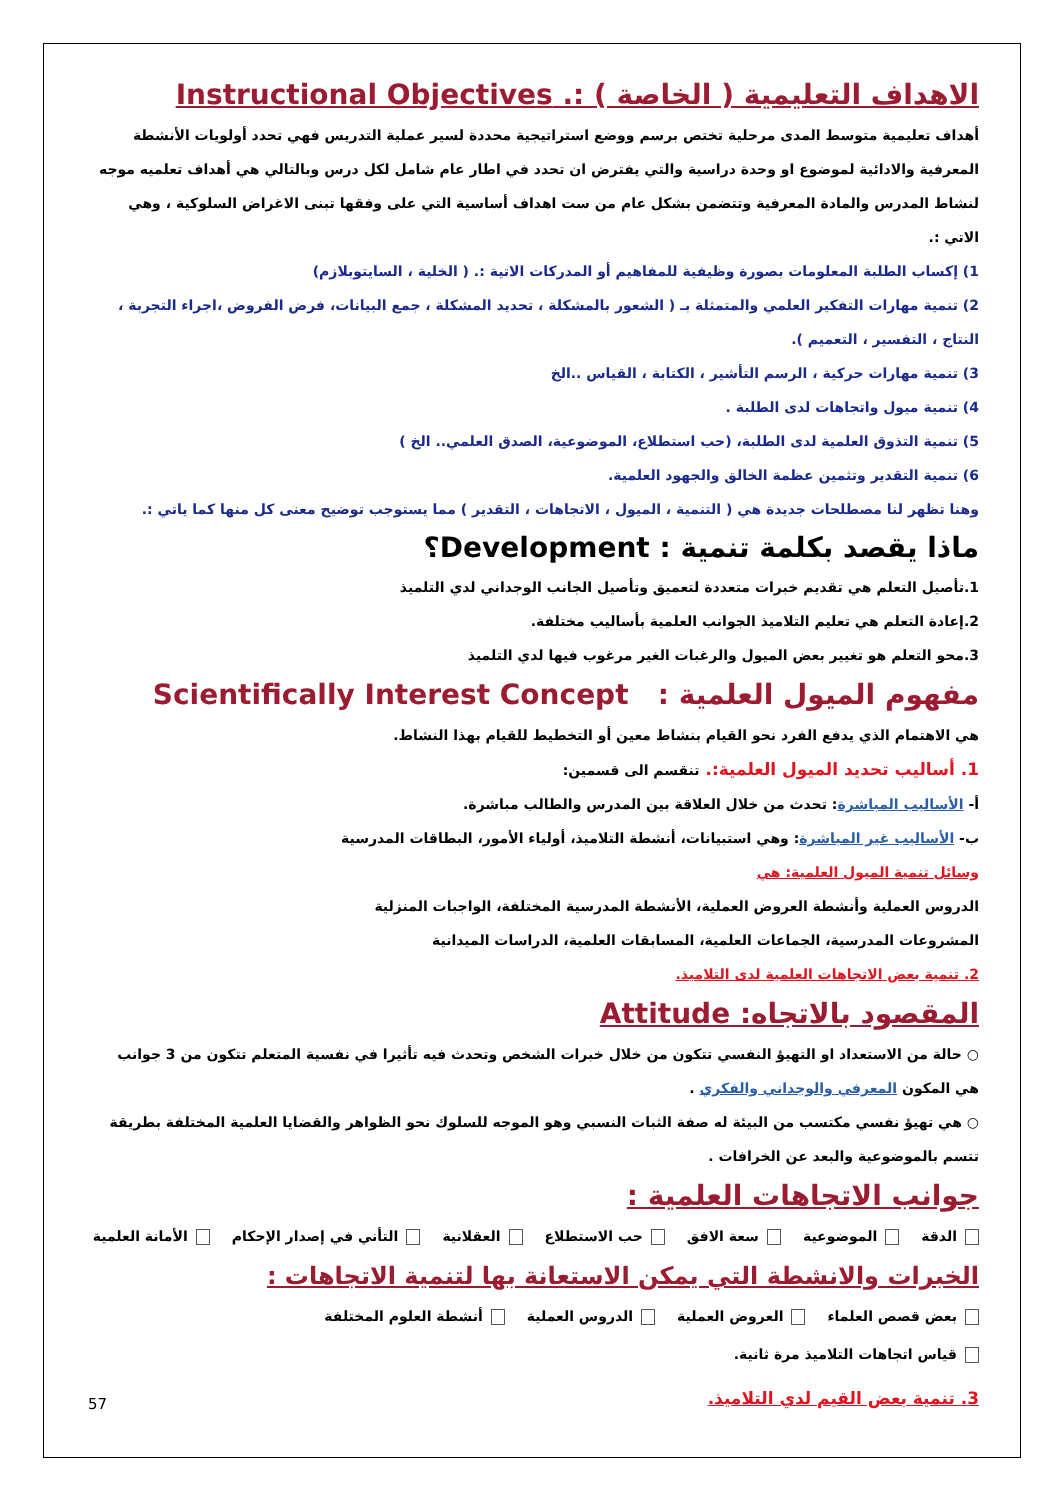الاهداف التعليمية ( الخاصة ) :. Instructional Objectives
أهداف تعليمية متوسط المدى مرحلية تختص برسم ووضع استراتيجية محددة لسير عملية التدريس فهي تحدد أولويات الأنشطة المعرفية والادائية لموضوع او وحدة دراسية والتي يفترض ان تحدد في اطار عام شامل لكل درس وبالتالي هي أهداف تعلميه موجه لنشاط المدرس والمادة المعرفية وتتضمن بشكل عام من ست اهداف أساسية التي على وفقها تبنى الاغراض السلوكية ، وهي الاتي :.
1) إكساب الطلبة المعلومات بصورة وظيفية للمفاهيم أو المدركات الاتية :. ( الخلية ، السايتوبلازم)
2) تنمية مهارات التفكير العلمي والمتمثلة بـ ( الشعور بالمشكلة ، تحديد المشكلة ، جمع البيانات، فرض الفروض ،اجراء التجربة ، النتاج ، التفسير ، التعميم ).
3) تنمية مهارات حركية ، الرسم التأشير ، الكتابة ، القياس ..الخ
4) تنمية ميول واتجاهات لدى الطلبة .
5) تنمية التذوق العلمية لدى الطلبة، (حب استطلاع، الموضوعية، الصدق العلمي.. الخ )
6) تنمية التقدير وتثمين عظمة الخالق والجهود العلمية.
وهنا تظهر لنا مصطلحات جديدة هي ( التنمية ، الميول ، الاتجاهات ، التقدير ) مما يستوجب توضيح معنى كل منها كما ياتي :.
ماذا يقصد بكلمة تنمية : Development؟
1.تأصيل التعلم هي تقديم خبرات متعددة لتعميق وتأصيل الجانب الوجداني لدي التلميذ
2.إعادة التعلم هي تعليم التلاميذ الجوانب العلمية بأساليب مختلفة.
3.محو التعلم هو تغيير بعض الميول والرغبات الغير مرغوب فيها لدي التلميذ
مفهوم الميول العلمية : Scientifically Interest Concept
هي الاهتمام الذي يدفع الفرد نحو القيام بنشاط معين أو التخطيط للقيام بهذا النشاط.
1. أساليب تحديد الميول العلمية:. تنقسم الى قسمين:
أ- الأساليب المباشرة: تحدث من خلال العلاقة بين المدرس والطالب مباشرة.
ب- الأساليب غير المباشرة: وهي استبيانات، أنشطة التلاميذ، أولياء الأمور، البطاقات المدرسية
وسائل تنمية الميول العلمية: هي
الدروس العملية وأنشطة العروض العملية، الأنشطة المدرسية المختلفة، الواجبات المنزلية
المشروعات المدرسية، الجماعات العلمية، المسابقات العلمية، الدراسات الميدانية
2. تنمية بعض الاتجاهات العلمية لدى التلاميذ.
المقصود بالاتجاه: Attitude
○ حالة من الاستعداد او التهيؤ النفسي تتكون من خلال خبرات الشخص وتحدث فيه تأثيرا في نفسية المتعلم تتكون من 3 جوانب هي المكون المعرفي والوجداني والفكري .
○ هي تهيؤ نفسي مكتسب من البيئة له صفة الثبات النسبي وهو الموجه للسلوك نحو الظواهر والقضايا العلمية المختلفة بطريقة تتسم بالموضوعية والبعد عن الخرافات .
جوانب الاتجاهات العلمية :
الدقة الموضوعية سعة الافق حب الاستطلاع العقلانية التأني في إصدار الإحكام الأمانة العلمية
الخبرات والانشطة التي يمكن الاستعانة بها لتنمية الاتجاهات :
بعض قصص العلماء العروض العملية الدروس العملية أنشطة العلوم المختلفة قياس اتجاهات التلاميذ مرة ثانية.
3. تنمية بعض القيم لدي التلاميذ.
57